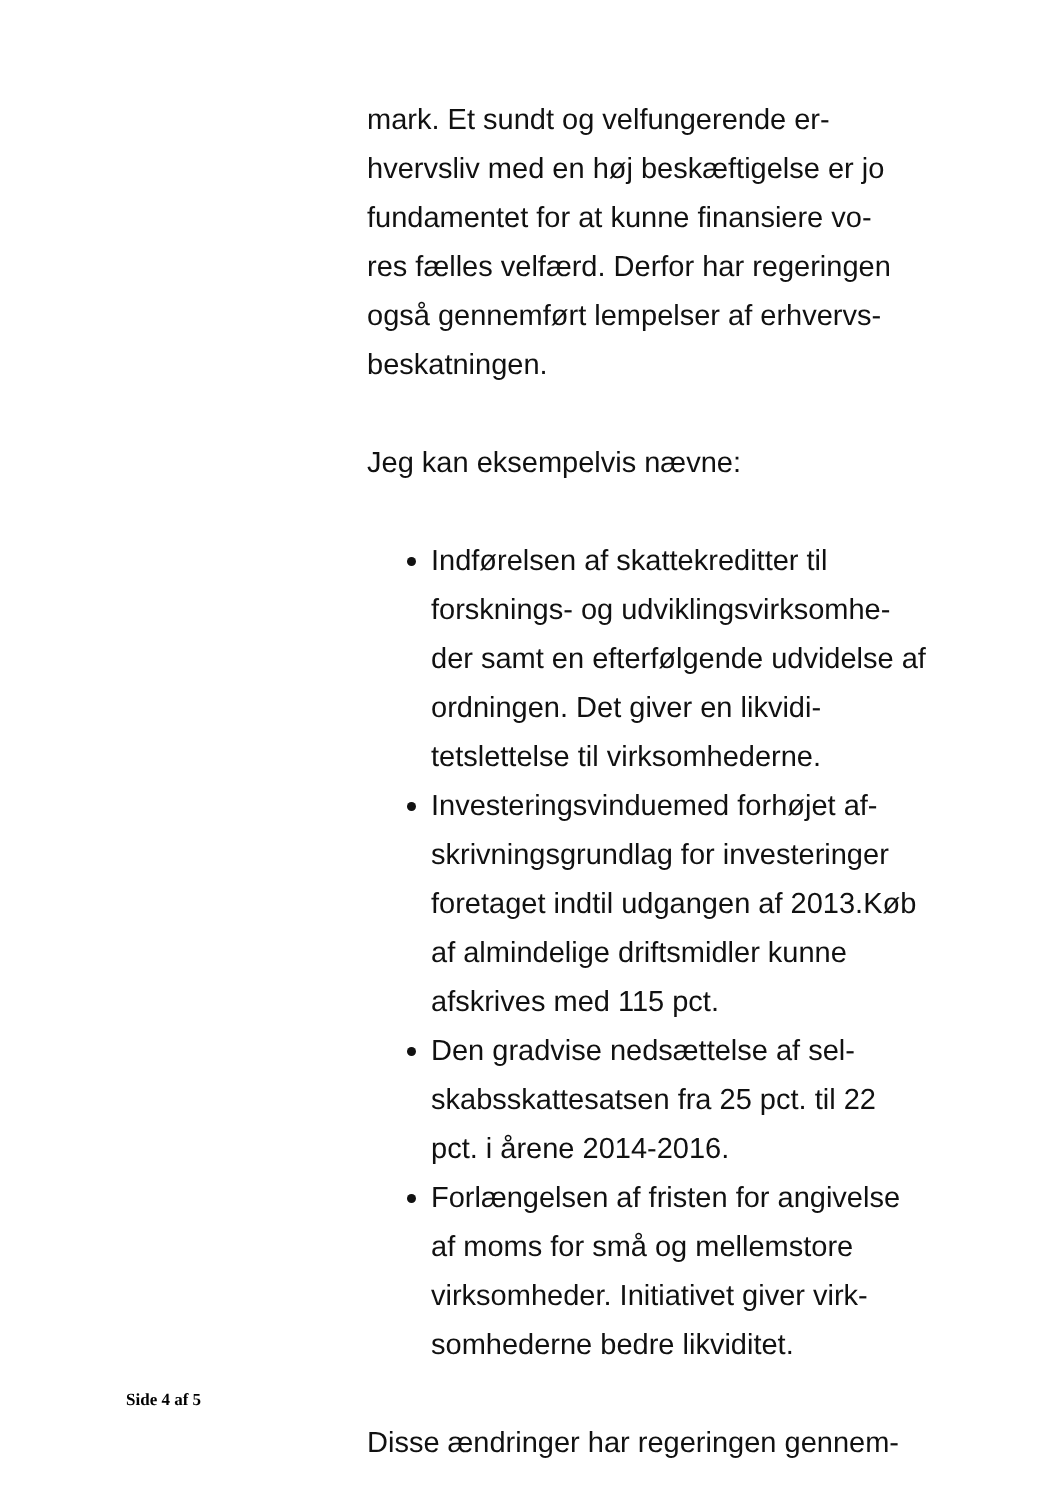mark. Et sundt og velfungerende er-
hvervsliv med en høj beskæftigelse er jo
fundamentet for at kunne finansiere vo-
res fælles velfærd. Derfor har regeringen
også gennemført lempelser af erhvervs-
beskatningen.
Jeg kan eksempelvis nævne:
Indførelsen af skattekreditter til forsknings- og udviklingsvirksomhe-der samt en efterfølgende udvidelse af ordningen. Det giver en likvidi-tetslettelse til virksomhederne.
Investeringsvinduemed forhøjet af-skrivningsgrundlag for investeringer foretaget indtil udgangen af 2013.Køb af almindelige driftsmidler kunne afskrives med 115 pct.
Den gradvise nedsættelse af sel-skabsskattesatsen fra 25 pct. til 22 pct. i årene 2014-2016.
Forlængelsen af fristen for angivelse af moms for små og mellemstore virksomheder. Initiativet giver virk-somhederne bedre likviditet.
Disse ændringer har regeringen gennem-
Side 4 af 5